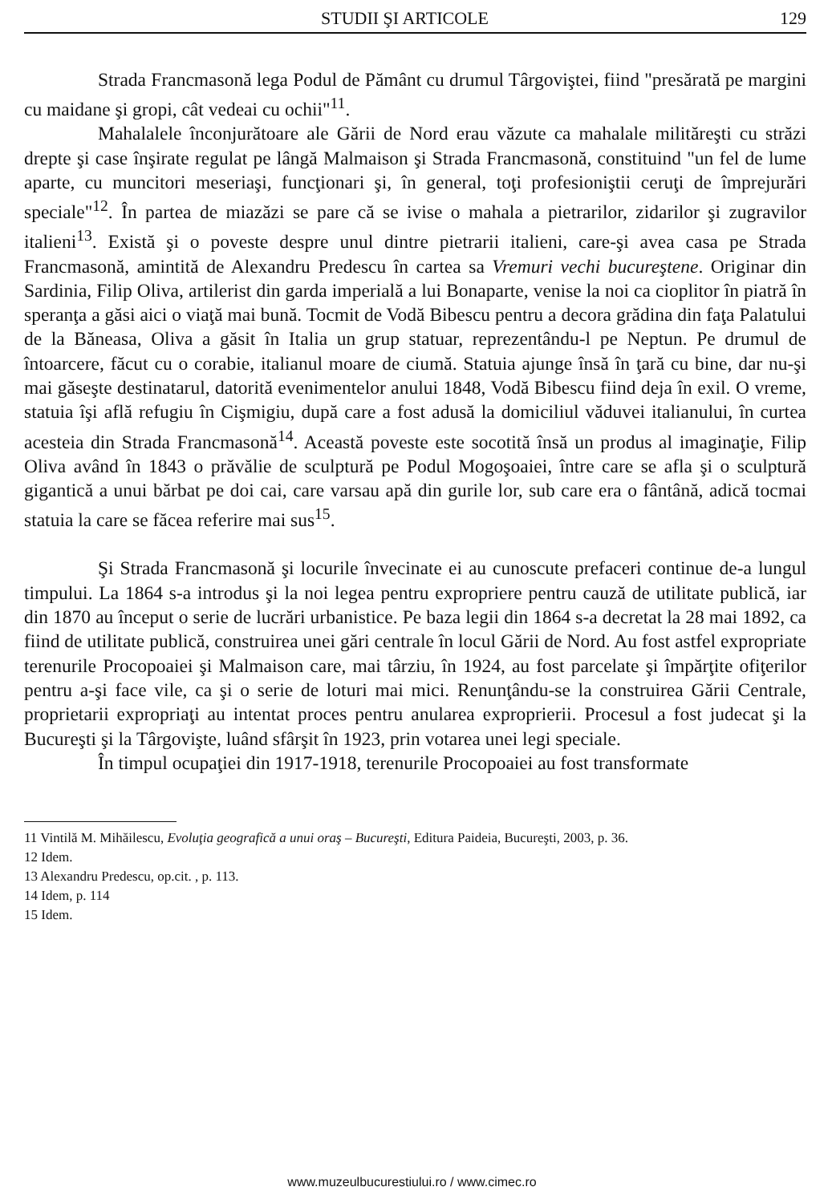STUDII ŞI ARTICOLE 129
Strada Francmasonă lega Podul de Pământ cu drumul Târgoviştei, fiind "presărată pe margini cu maidane şi gropi, cât vedeai cu ochii"<sup>11</sup>.
Mahalalele înconjurătoare ale Gării de Nord erau văzute ca mahalale milităreşti cu străzi drepte şi case înşirate regulat pe lângă Malmaison şi Strada Francmasonă, constituind "un fel de lume aparte, cu muncitori meseriaşi, funcţionari şi, în general, toţi profesioniştii ceruţi de împrejurări speciale"<sup>12</sup>. În partea de miazăzi se pare că se ivise o mahala a pietrarilor, zidarilor şi zugravilor italieni<sup>13</sup>. Există şi o poveste despre unul dintre pietrarii italieni, care-şi avea casa pe Strada Francmasonă, amintită de Alexandru Predescu în cartea sa Vremuri vechi bucureştene. Originar din Sardinia, Filip Oliva, artilerist din garda imperială a lui Bonaparte, venise la noi ca cioplitor în piatră în speranţa a găsi aici o viaţă mai bună. Tocmit de Vodă Bibescu pentru a decora grădina din faţa Palatului de la Băneasa, Oliva a găsit în Italia un grup statuar, reprezentându-l pe Neptun. Pe drumul de întoarcere, făcut cu o corabie, italianul moare de ciumă. Statuia ajunge însă în ţară cu bine, dar nu-şi mai găseşte destinatarul, datorită evenimentelor anului 1848, Vodă Bibescu fiind deja în exil. O vreme, statuia îşi află refugiu în Cişmigiu, după care a fost adusă la domiciliul văduvei italianului, în curtea acesteia din Strada Francmasonă<sup>14</sup>. Această poveste este socotită însă un produs al imaginaţie, Filip Oliva având în 1843 o prăvălie de sculptură pe Podul Mogoşoaiei, între care se afla şi o sculptură gigantică a unui bărbat pe doi cai, care varsau apă din gurile lor, sub care era o fântână, adică tocmai statuia la care se făcea referire mai sus<sup>15</sup>.
Şi Strada Francmasonă şi locurile învecinate ei au cunoscute prefaceri continue de-a lungul timpului. La 1864 s-a introdus şi la noi legea pentru expropriere pentru cauză de utilitate publică, iar din 1870 au început o serie de lucrări urbanistice. Pe baza legii din 1864 s-a decretat la 28 mai 1892, ca fiind de utilitate publică, construirea unei gări centrale în locul Gării de Nord. Au fost astfel expropriate terenurile Procopoaiei şi Malmaison care, mai târziu, în 1924, au fost parcelate şi împărţite ofiţerilor pentru a-şi face vile, ca şi o serie de loturi mai mici. Renunţându-se la construirea Gării Centrale, proprietarii expropriaţi au intentat proces pentru anularea exproprierii. Procesul a fost judecat şi la Bucureşti şi la Târgovişte, luând sfârşit în 1923, prin votarea unei legi speciale.
În timpul ocupaţiei din 1917-1918, terenurile Procopoaiei au fost transformate
11 Vintilă M. Mihăilescu, Evoluţia geografică a unui oraş – Bucureşti, Editura Paideia, Bucureşti, 2003, p. 36.
12 Idem.
13 Alexandru Predescu, op.cit. , p. 113.
14 Idem, p. 114
15 Idem.
www.muzeulbucurestiului.ro / www.cimec.ro